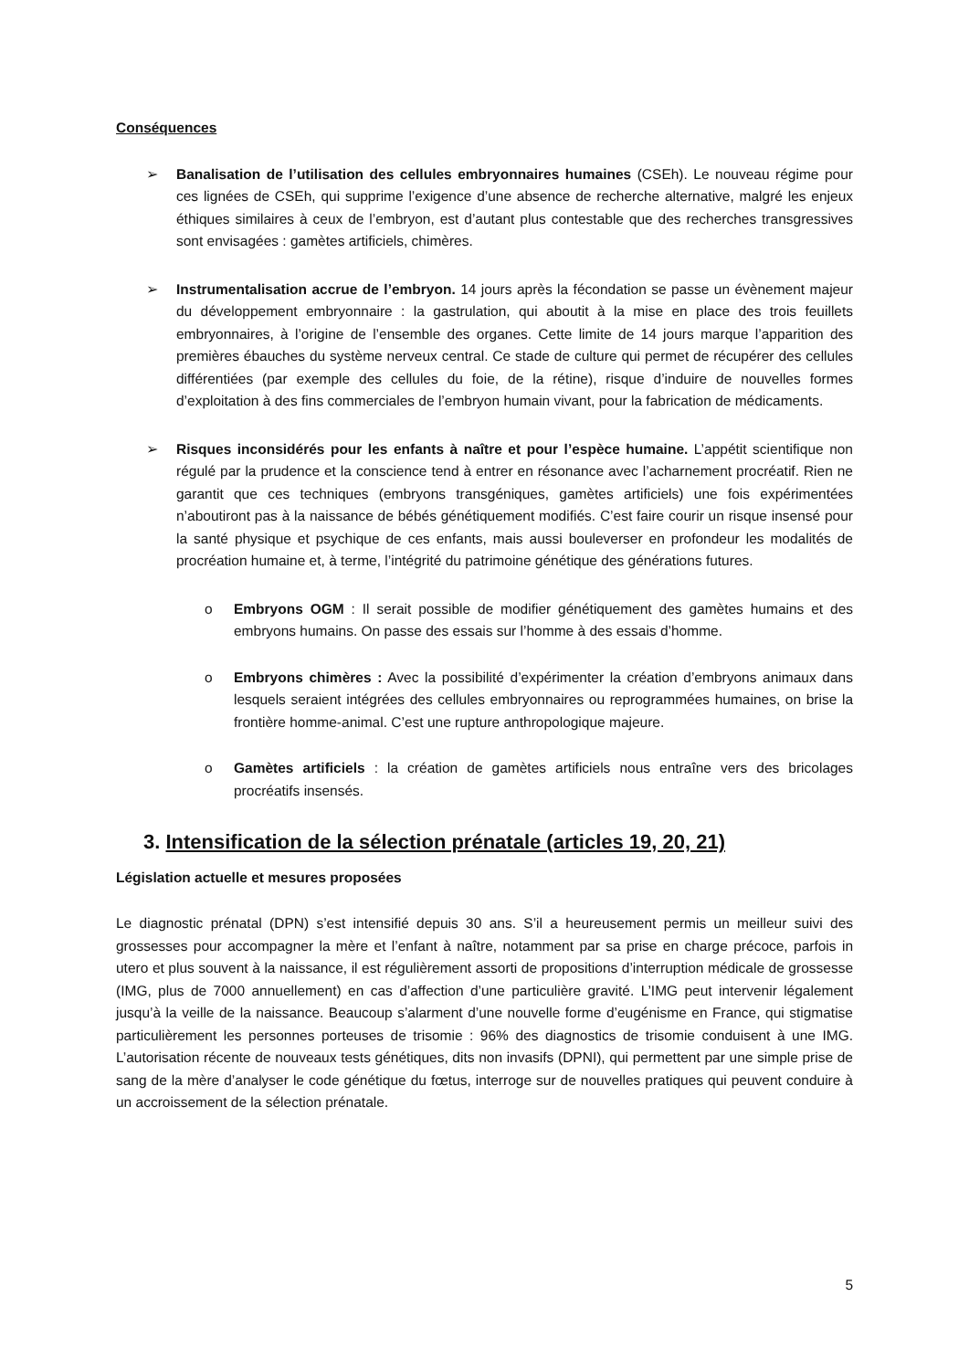Conséquences
➢ Banalisation de l’utilisation des cellules embryonnaires humaines (CSEh). Le nouveau régime pour ces lignées de CSEh, qui supprime l’exigence d’une absence de recherche alternative, malgré les enjeux éthiques similaires à ceux de l’embryon, est d’autant plus contestable que des recherches transgressives sont envisagées : gamètes artificiels, chimères.
➢ Instrumentalisation accrue de l’embryon. 14 jours après la fécondation se passe un évènement majeur du développement embryonnaire : la gastrulation, qui aboutit à la mise en place des trois feuillets embryonnaires, à l’origine de l’ensemble des organes. Cette limite de 14 jours marque l’apparition des premières ébauches du système nerveux central. Ce stade de culture qui permet de récupérer des cellules différentiées (par exemple des cellules du foie, de la rétine), risque d’induire de nouvelles formes d’exploitation à des fins commerciales de l’embryon humain vivant, pour la fabrication de médicaments.
➢ Risques inconsidérés pour les enfants à naître et pour l’espèce humaine. L’appétit scientifique non régulé par la prudence et la conscience tend à entrer en résonance avec l’acharnement procréatif. Rien ne garantit que ces techniques (embryons transgéniques, gamètes artificiels) une fois expérimentées n’aboutiront pas à la naissance de bébés génétiquement modifiés. C’est faire courir un risque insensé pour la santé physique et psychique de ces enfants, mais aussi bouleverser en profondeur les modalités de procréation humaine et, à terme, l’intégrité du patrimoine génétique des générations futures.
o Embryons OGM : Il serait possible de modifier génétiquement des gamètes humains et des embryons humains. On passe des essais sur l’homme à des essais d’homme.
o Embryons chimères : Avec la possibilité d’expérimenter la création d’embryons animaux dans lesquels seraient intégrées des cellules embryonnaires ou reprogrammées humaines, on brise la frontière homme-animal. C’est une rupture anthropologique majeure.
o Gamètes artificiels : la création de gamètes artificiels nous entraîne vers des bricolages procréatifs insensés.
3. Intensification de la sélection prénatale (articles 19, 20, 21)
Législation actuelle et mesures proposées
Le diagnostic prénatal (DPN) s’est intensifié depuis 30 ans. S’il a heureusement permis un meilleur suivi des grossesses pour accompagner la mère et l’enfant à naître, notamment par sa prise en charge précoce, parfois in utero et plus souvent à la naissance, il est régulièrement assorti de propositions d’interruption médicale de grossesse (IMG, plus de 7000 annuellement) en cas d’affection d’une particulière gravité. L’IMG peut intervenir légalement jusqu’à la veille de la naissance. Beaucoup s’alarment d’une nouvelle forme d’eugénisme en France, qui stigmatise particulièrement les personnes porteuses de trisomie : 96% des diagnostics de trisomie conduisent à une IMG. L’autorisation récente de nouveaux tests génétiques, dits non invasifs (DPNI), qui permettent par une simple prise de sang de la mère d’analyser le code génétique du fœtus, interroge sur de nouvelles pratiques qui peuvent conduire à un accroissement de la sélection prénatale.
5